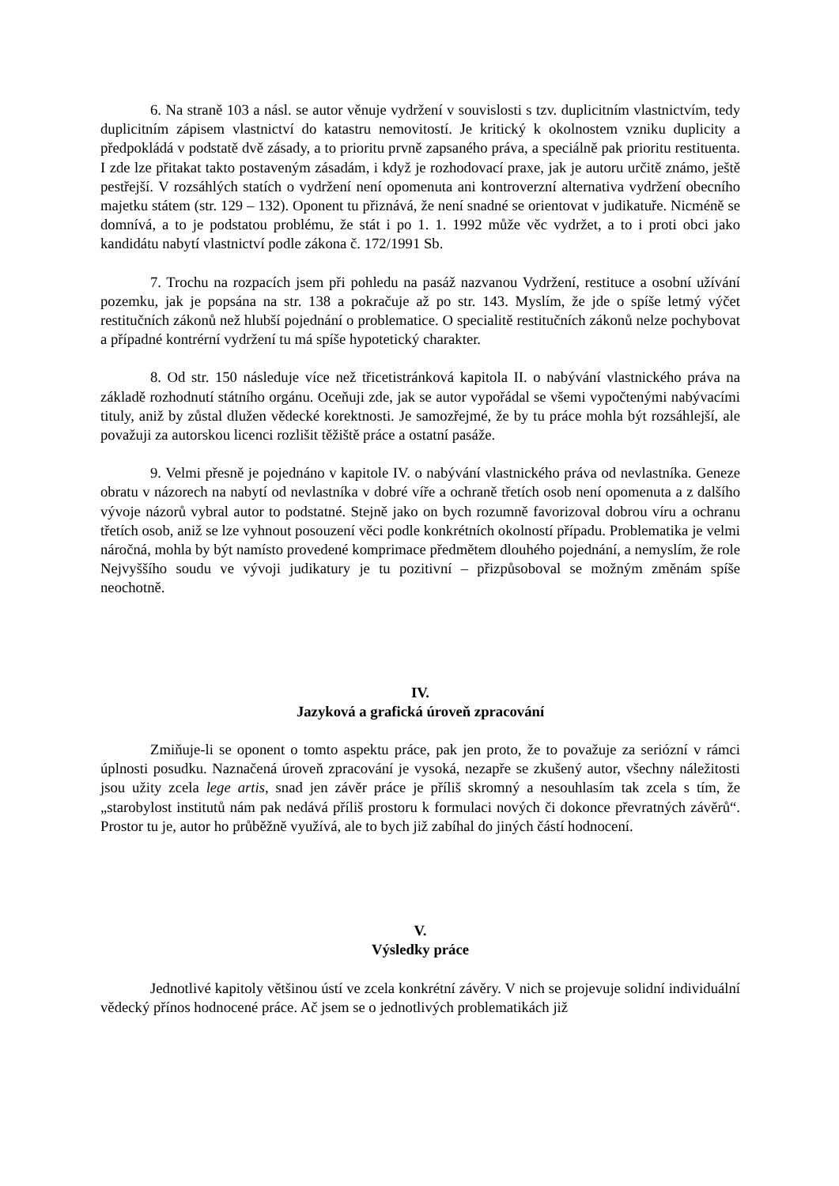6. Na straně 103 a násl. se autor věnuje vydržení v souvislosti s tzv. duplicitním vlastnictvím, tedy duplicitním zápisem vlastnictví do katastru nemovitostí. Je kritický k okolnostem vzniku duplicity a předpokládá v podstatě dvě zásady, a to prioritu prvně zapsaného práva, a speciálně pak prioritu restituenta. I zde lze přitakat takto postaveným zásadám, i když je rozhodovací praxe, jak je autoru určitě známo, ještě pestřejší. V rozsáhlých statích o vydržení není opomenuta ani kontroverzní alternativa vydržení obecního majetku státem (str. 129 – 132). Oponent tu přiznává, že není snadné se orientovat v judikatuře. Nicméně se domnívá, a to je podstatou problému, že stát i po 1. 1. 1992 může věc vydržet, a to i proti obci jako kandidátu nabytí vlastnictví podle zákona č. 172/1991 Sb.
7. Trochu na rozpacích jsem při pohledu na pasáž nazvanou Vydržení, restituce a osobní užívání pozemku, jak je popsána na str. 138 a pokračuje až po str. 143. Myslím, že jde o spíše letmý výčet restitučních zákonů než hlubší pojednání o problematice. O specialitě restitučních zákonů nelze pochybovat a případné kontrérní vydržení tu má spíše hypotetický charakter.
8. Od str. 150 následuje více než třicetistránková kapitola II. o nabývání vlastnického práva na základě rozhodnutí státního orgánu. Oceňuji zde, jak se autor vypořádal se všemi vypočtenými nabývacími tituly, aniž by zůstal dlužen vědecké korektnosti. Je samozřejmé, že by tu práce mohla být rozsáhlejší, ale považuji za autorskou licenci rozlišit těžiště práce a ostatní pasáže.
9. Velmi přesně je pojednáno v kapitole IV. o nabývání vlastnického práva od nevlastníka. Geneze obratu v názorech na nabytí od nevlastníka v dobré víře a ochraně třetích osob není opomenuta a z dalšího vývoje názorů vybral autor to podstatné. Stejně jako on bych rozumně favorizoval dobrou víru a ochranu třetích osob, aniž se lze vyhnout posouzení věci podle konkrétních okolností případu. Problematika je velmi náročná, mohla by být namísto provedené komprimace předmětem dlouhého pojednání, a nemyslím, že role Nejvyššího soudu ve vývoji judikatury je tu pozitivní – přizpůsoboval se možným změnám spíše neochotně.
IV.
Jazyková a grafická úroveň zpracování
Zmiňuje-li se oponent o tomto aspektu práce, pak jen proto, že to považuje za seriózní v rámci úplnosti posudku. Naznačená úroveň zpracování je vysoká, nezapře se zkušený autor, všechny náležitosti jsou užity zcela lege artis, snad jen závěr práce je příliš skromný a nesouhlasím tak zcela s tím, že „starobylost institutů nám pak nedává příliš prostoru k formulaci nových či dokonce převratných závěrů“. Prostor tu je, autor ho průběžně využívá, ale to bych již zabíhal do jiných částí hodnocení.
V.
Výsledky práce
Jednotlivé kapitoly většinou ústí ve zcela konkrétní závěry. V nich se projevuje solidní individuální vědecký přínos hodnocené práce. Ač jsem se o jednotlivých problematikách již